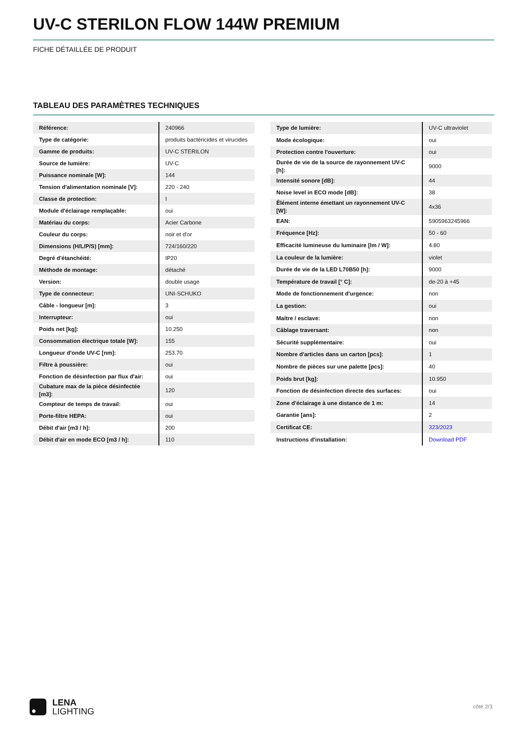UV-C STERILON FLOW 144W PREMIUM
FICHE DÉTAILLÉE DE PRODUIT
TABLEAU DES PARAMÈTRES TECHNIQUES
| Référence: | 240966 |
| Type de catégorie: | produits bactéricides et virucides |
| Gamme de produits: | UV-C STERILON |
| Source de lumière: | UV-C |
| Puissance nominale [W]: | 144 |
| Tension d'alimentation nominale [V]: | 220 - 240 |
| Classe de protection: | I |
| Module d'éclairage remplaçable: | oui |
| Matériau du corps: | Acier Carbone |
| Couleur du corps: | noir et d'or |
| Dimensions (H/L/P/S) [mm]: | 724/160/220 |
| Degré d'étanchéité: | IP20 |
| Méthode de montage: | détaché |
| Version: | double usage |
| Type de connecteur: | UNI-SCHUKO |
| Câble - longueur [m]: | 3 |
| Interrupteur: | oui |
| Poids net [kg]: | 10.250 |
| Consommation électrique totale [W]: | 155 |
| Longueur d'onde UV-C [nm]: | 253.70 |
| Filtre à poussière: | oui |
| Fonction de désinfection par flux d'air: | oui |
| Cubature max de la pièce désinfectée [m3]: | 120 |
| Compteur de temps de travail: | oui |
| Porte-filtre HEPA: | oui |
| Débit d'air [m3 / h]: | 200 |
| Débit d'air en mode ECO [m3 / h]: | 110 |
| Type de lumière: | UV-C ultraviolet |
| Mode écologique: | oui |
| Protection contre l'ouverture: | oui |
| Durée de vie de la source de rayonnement UV-C [h]: | 9000 |
| Intensité sonore [dB]: | 44 |
| Noise level in ECO mode [dB]: | 38 |
| Élément interne émettant un rayonnement UV-C [W]: | 4x36 |
| EAN: | 5905963245966 |
| Fréquence [Hz]: | 50 - 60 |
| Efficacité lumineuse du luminaire [lm / W]: | 4.80 |
| La couleur de la lumière: | violet |
| Durée de vie de la LED L70B50 [h]: | 9000 |
| Température de travail [° C]: | de-20 à +45 |
| Mode de fonctionnement d'urgence: | non |
| La gestion: | oui |
| Maître / esclave: | non |
| Câblage traversant: | non |
| Sécurité supplémentaire: | oui |
| Nombre d'articles dans un carton [pcs]: | 1 |
| Nombre de pièces sur une palette [pcs]: | 40 |
| Poids brut [kg]: | 10.950 |
| Fonction de désinfection directe des surfaces: | oui |
| Zone d'éclairage à une distance de 1 m: | 14 |
| Garantie [ans]: | 2 |
| Certificat CE: | 323/2023 |
| Instructions d'installation: | Download PDF |
LENA
LIGHTING
côté 2/3